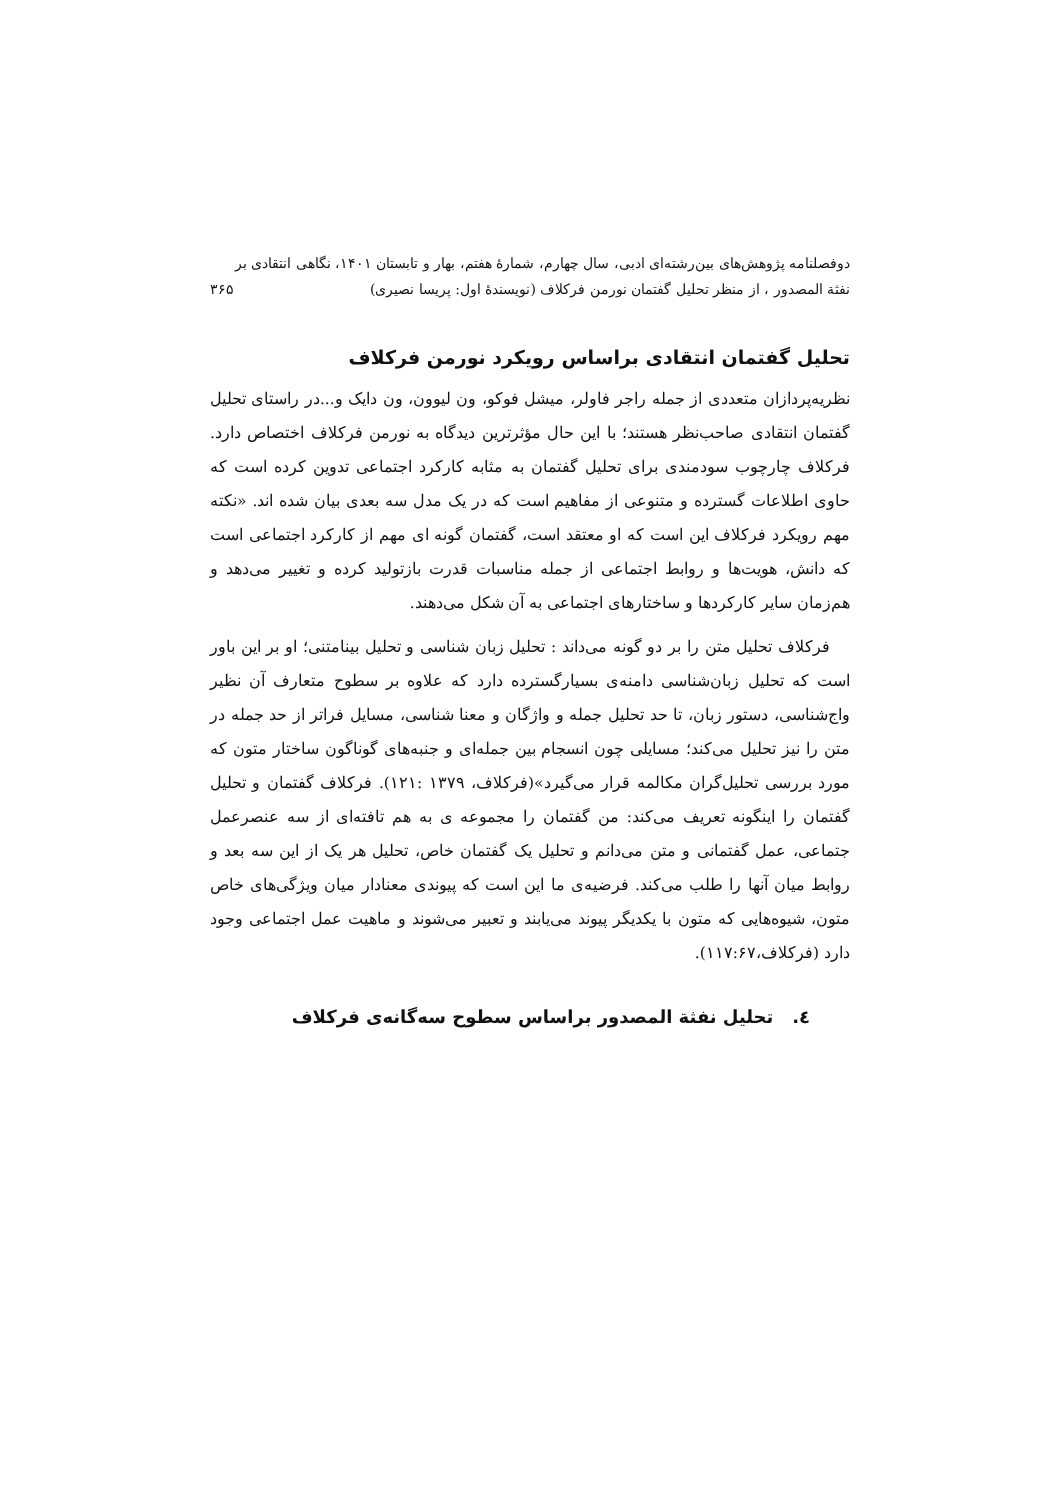دوفصلنامه پژوهش‌های بین‌رشته‌ای ادبی، سال چهارم، شمارهٔ هفتم، بهار و تابستان ۱۴۰۱، نگاهی انتقادی بر
نفثة المصدور ، از منظر تحلیل گفتمان نورمن فرکلاف (نویسندهٔ اول: پریسا نصیری) ۳۶۵
تحلیل گفتمان انتقادی براساس رویکرد نورمن فرکلاف
نظریه‌پردازان متعددی از جمله راجر فاولر، میشل فوکو، ون لیوون، ون دایک و...در راستای تحلیل گفتمان انتقادی صاحب‌نظر هستند؛ با این حال مؤثرترین دیدگاه به نورمن فرکلاف اختصاص دارد. فرکلاف چارچوب سودمندی برای تحلیل گفتمان به مثابه کارکرد اجتماعی تدوین کرده است که حاوی اطلاعات گسترده و متنوعی از مفاهیم است که در یک مدل سه بعدی بیان شده اند. «نکته مهم رویکرد فرکلاف این است که او معتقد است، گفتمان گونه ای مهم از کارکرد اجتماعی است که دانش، هویت‌ها و روابط اجتماعی از جمله مناسبات قدرت بازتولید کرده و تغییر می‌دهد و هم‌زمان سایر کارکردها و ساختارهای اجتماعی به آن شکل می‌دهند.
فرکلاف تحلیل متن را بر دو گونه می‌داند : تحلیل زبان شناسی و تحلیل بینامتنی؛ او بر این باور است که تحلیل زبان‌شناسی دامنه‌ی بسیارگسترده دارد که علاوه بر سطوح متعارف آن نظیر واج‌شناسی، دستور زبان، تا حد تحلیل جمله و واژگان و معنا شناسی، مسایل فراتر از حد جمله در متن را نیز تحلیل می‌کند؛ مسایلی چون انسجام بین جمله‌ای و جنبه‌های گوناگون ساختار متون که مورد بررسی تحلیل‌گران مکالمه قرار می‌گیرد»(فرکلاف، ۱۳۷۹ :۱۲۱). فرکلاف گفتمان و تحلیل گفتمان را اینگونه تعریف می‌کند: من گفتمان را مجموعه ی به هم تافته‌ای از سه عنصر‌عمل جتماعی، عمل گفتمانی و متن می‌دانم و تحلیل یک گفتمان خاص، تحلیل هر یک از این سه بعد و روابط میان آنها را طلب می‌کند. فرضیه‌ی ما این است که پیوندی معنادار میان ویژگی‌های خاص متون، شیوه‌هایی که متون با یکدیگر پیوند می‌یابند و تعبیر می‌شوند و ماهیت عمل اجتماعی وجود دارد (فرکلاف،۱۱۷:۶۷).
٤. تحلیل نفثة المصدور براساس سطوح سه‌گانه‌ی فرکلاف